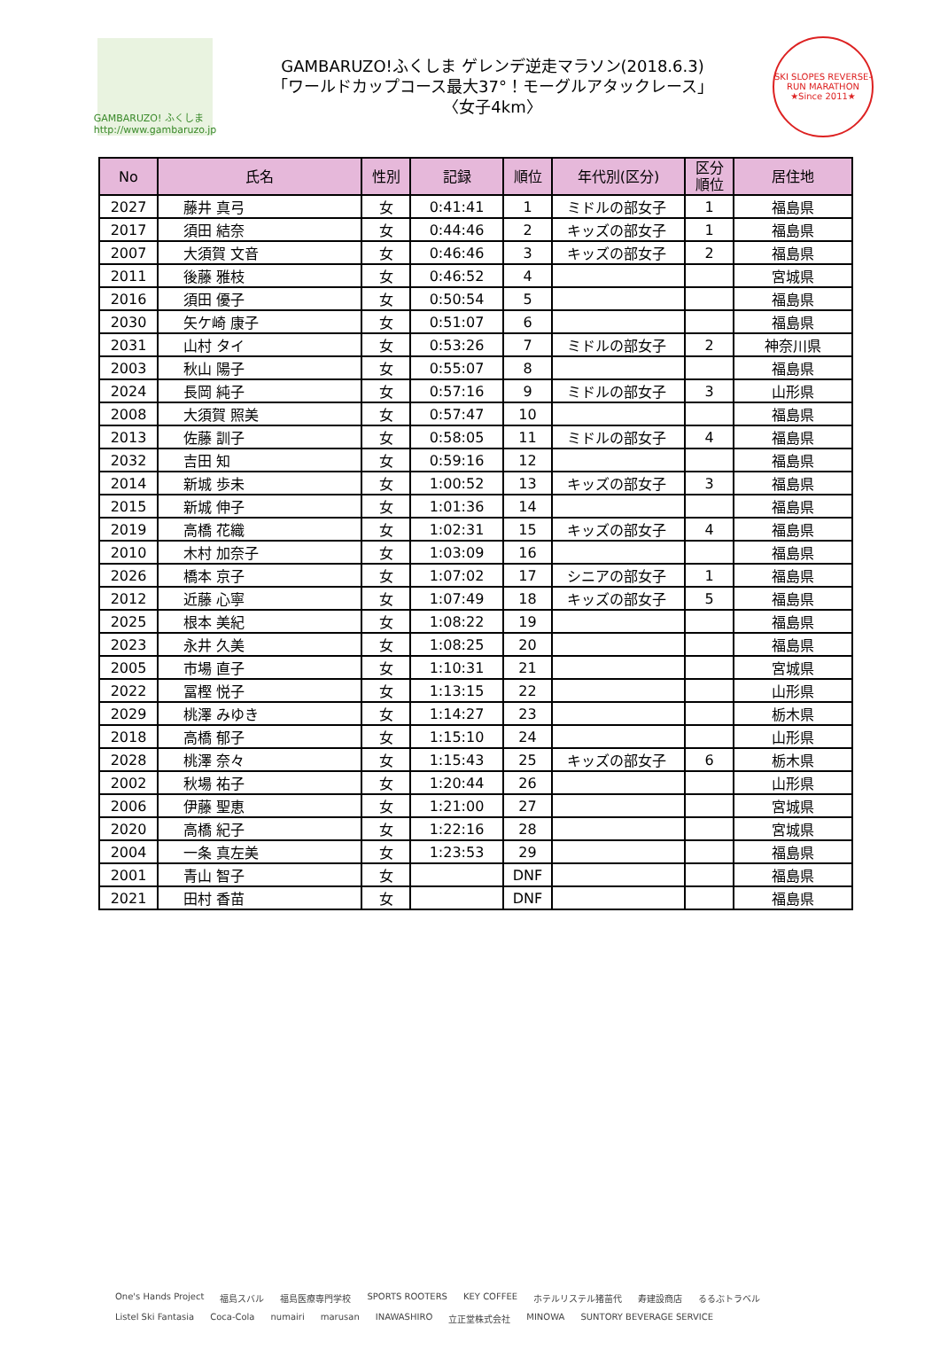GAMBARUZO! ふくしま
http://www.gambaruzo.jp
GAMBARUZO!ふくしま ゲレンデ逆走マラソン(2018.6.3)
「ワールドカップコース最大37°！モーグルアタックレース」
〈女子4km〉
SKI SLOPES REVERSE-RUN MARATHON
★Since 2011★
| No | 氏名 | 性別 | 記録 | 順位 | 年代別(区分) | 区分 順位 | 居住地 |
| --- | --- | --- | --- | --- | --- | --- | --- |
| 2027 | 藤井 真弓 | 女 | 0:41:41 | 1 | ミドルの部女子 | 1 | 福島県 |
| 2017 | 須田 結奈 | 女 | 0:44:46 | 2 | キッズの部女子 | 1 | 福島県 |
| 2007 | 大須賀 文音 | 女 | 0:46:46 | 3 | キッズの部女子 | 2 | 福島県 |
| 2011 | 後藤 雅枝 | 女 | 0:46:52 | 4 | | | 宮城県 |
| 2016 | 須田 優子 | 女 | 0:50:54 | 5 | | | 福島県 |
| 2030 | 矢ケ崎 康子 | 女 | 0:51:07 | 6 | | | 福島県 |
| 2031 | 山村 タイ | 女 | 0:53:26 | 7 | ミドルの部女子 | 2 | 神奈川県 |
| 2003 | 秋山 陽子 | 女 | 0:55:07 | 8 | | | 福島県 |
| 2024 | 長岡 純子 | 女 | 0:57:16 | 9 | ミドルの部女子 | 3 | 山形県 |
| 2008 | 大須賀 照美 | 女 | 0:57:47 | 10 | | | 福島県 |
| 2013 | 佐藤 訓子 | 女 | 0:58:05 | 11 | ミドルの部女子 | 4 | 福島県 |
| 2032 | 吉田 知 | 女 | 0:59:16 | 12 | | | 福島県 |
| 2014 | 新城 歩未 | 女 | 1:00:52 | 13 | キッズの部女子 | 3 | 福島県 |
| 2015 | 新城 伸子 | 女 | 1:01:36 | 14 | | | 福島県 |
| 2019 | 高橋 花織 | 女 | 1:02:31 | 15 | キッズの部女子 | 4 | 福島県 |
| 2010 | 木村 加奈子 | 女 | 1:03:09 | 16 | | | 福島県 |
| 2026 | 橋本 京子 | 女 | 1:07:02 | 17 | シニアの部女子 | 1 | 福島県 |
| 2012 | 近藤 心寧 | 女 | 1:07:49 | 18 | キッズの部女子 | 5 | 福島県 |
| 2025 | 根本 美紀 | 女 | 1:08:22 | 19 | | | 福島県 |
| 2023 | 永井 久美 | 女 | 1:08:25 | 20 | | | 福島県 |
| 2005 | 市場 直子 | 女 | 1:10:31 | 21 | | | 宮城県 |
| 2022 | 冨樫 悦子 | 女 | 1:13:15 | 22 | | | 山形県 |
| 2029 | 桃澤 みゆき | 女 | 1:14:27 | 23 | | | 栃木県 |
| 2018 | 高橋 郁子 | 女 | 1:15:10 | 24 | | | 山形県 |
| 2028 | 桃澤 奈々 | 女 | 1:15:43 | 25 | キッズの部女子 | 6 | 栃木県 |
| 2002 | 秋場 祐子 | 女 | 1:20:44 | 26 | | | 山形県 |
| 2006 | 伊藤 聖恵 | 女 | 1:21:00 | 27 | | | 宮城県 |
| 2020 | 高橋 紀子 | 女 | 1:22:16 | 28 | | | 宮城県 |
| 2004 | 一条 真左美 | 女 | 1:23:53 | 29 | | | 福島県 |
| 2001 | 青山 智子 | 女 | | DNF | | | 福島県 |
| 2021 | 田村 香苗 | 女 | | DNF | | | 福島県 |
One's Hands Project 福島スバル 福島医療専門学校 SPORTS ROOTERS KEY COFFEE ホテルリステル猪苗代 寿建設商店 るるぶトラベル Listel Ski Fantasia Coca-Cola numairi marusan INAWASHIRO 立正堂株式会社 MINOWA SUNTORY BEVERAGE SERVICE